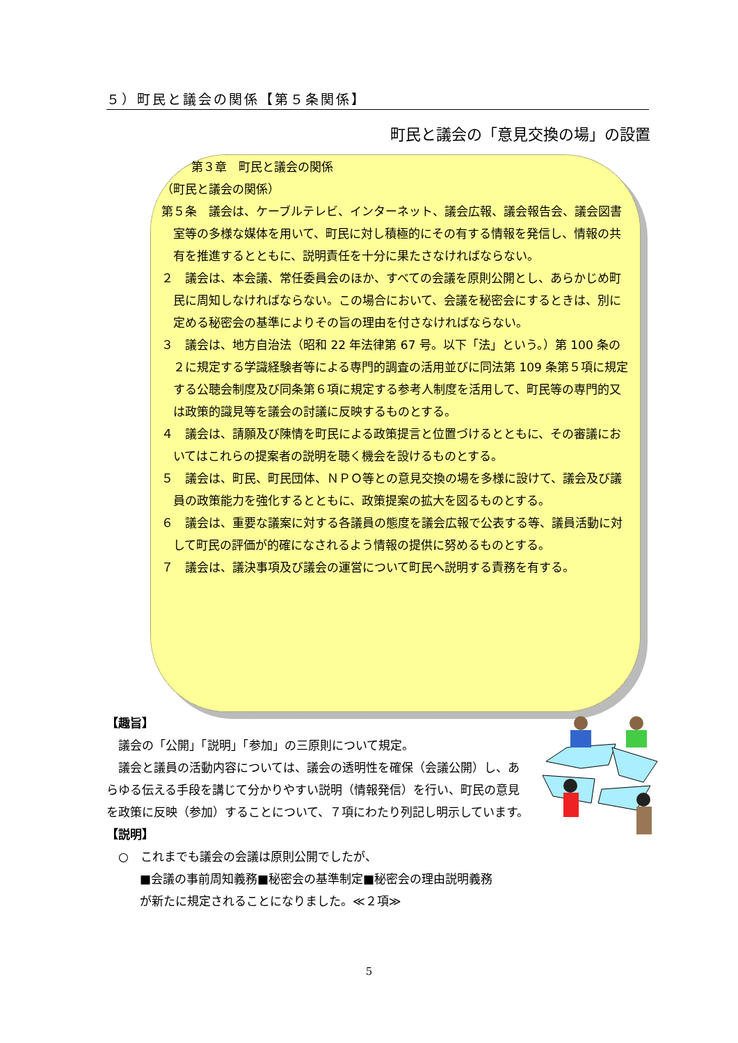５）町民と議会の関係【第５条関係】
町民と議会の「意見交換の場」の設置
第３章　町民と議会の関係
（町民と議会の関係）
第５条　議会は、ケーブルテレビ、インターネット、議会広報、議会報告会、議会図書室等の多様な媒体を用いて、町民に対し積極的にその有する情報を発信し、情報の共有を推進するとともに、説明責任を十分に果たさなければならない。
２　議会は、本会議、常任委員会のほか、すべての会議を原則公開とし、あらかじめ町民に周知しなければならない。この場合において、会議を秘密会にするときは、別に定める秘密会の基準によりその旨の理由を付さなければならない。
３　議会は、地方自治法（昭和 22 年法律第 67 号。以下「法」という。）第 100 条の２に規定する学識経験者等による専門的調査の活用並びに同法第 109 条第５項に規定する公聴会制度及び同条第６項に規定する参考人制度を活用して、町民等の専門的又は政策的識見等を議会の討議に反映するものとする。
４　議会は、請願及び陳情を町民による政策提言と位置づけるとともに、その審議においてはこれらの提案者の説明を聴く機会を設けるものとする。
５　議会は、町民、町民団体、ＮＰＯ等との意見交換の場を多様に設けて、議会及び議員の政策能力を強化するとともに、政策提案の拡大を図るものとする。
６　議会は、重要な議案に対する各議員の態度を議会広報で公表する等、議員活動に対して町民の評価が的確になされるよう情報の提供に努めるものとする。
７　議会は、議決事項及び議会の運営について町民へ説明する責務を有する。
【趣旨】
　議会の「公開」「説明」「参加」の三原則について規定。
　議会と議員の活動内容については、議会の透明性を確保（会議公開）し、あらゆる伝える手段を講じて分かりやすい説明（情報発信）を行い、町民の意見を政策に反映（参加）することについて、７項にわたり列記し明示しています。
【説明】
　○　これまでも議会の会議は原則公開でしたが、
■会議の事前周知義務■秘密会の基準制定■秘密会の理由説明義務
が新たに規定されることになりました。≪２項≫
5